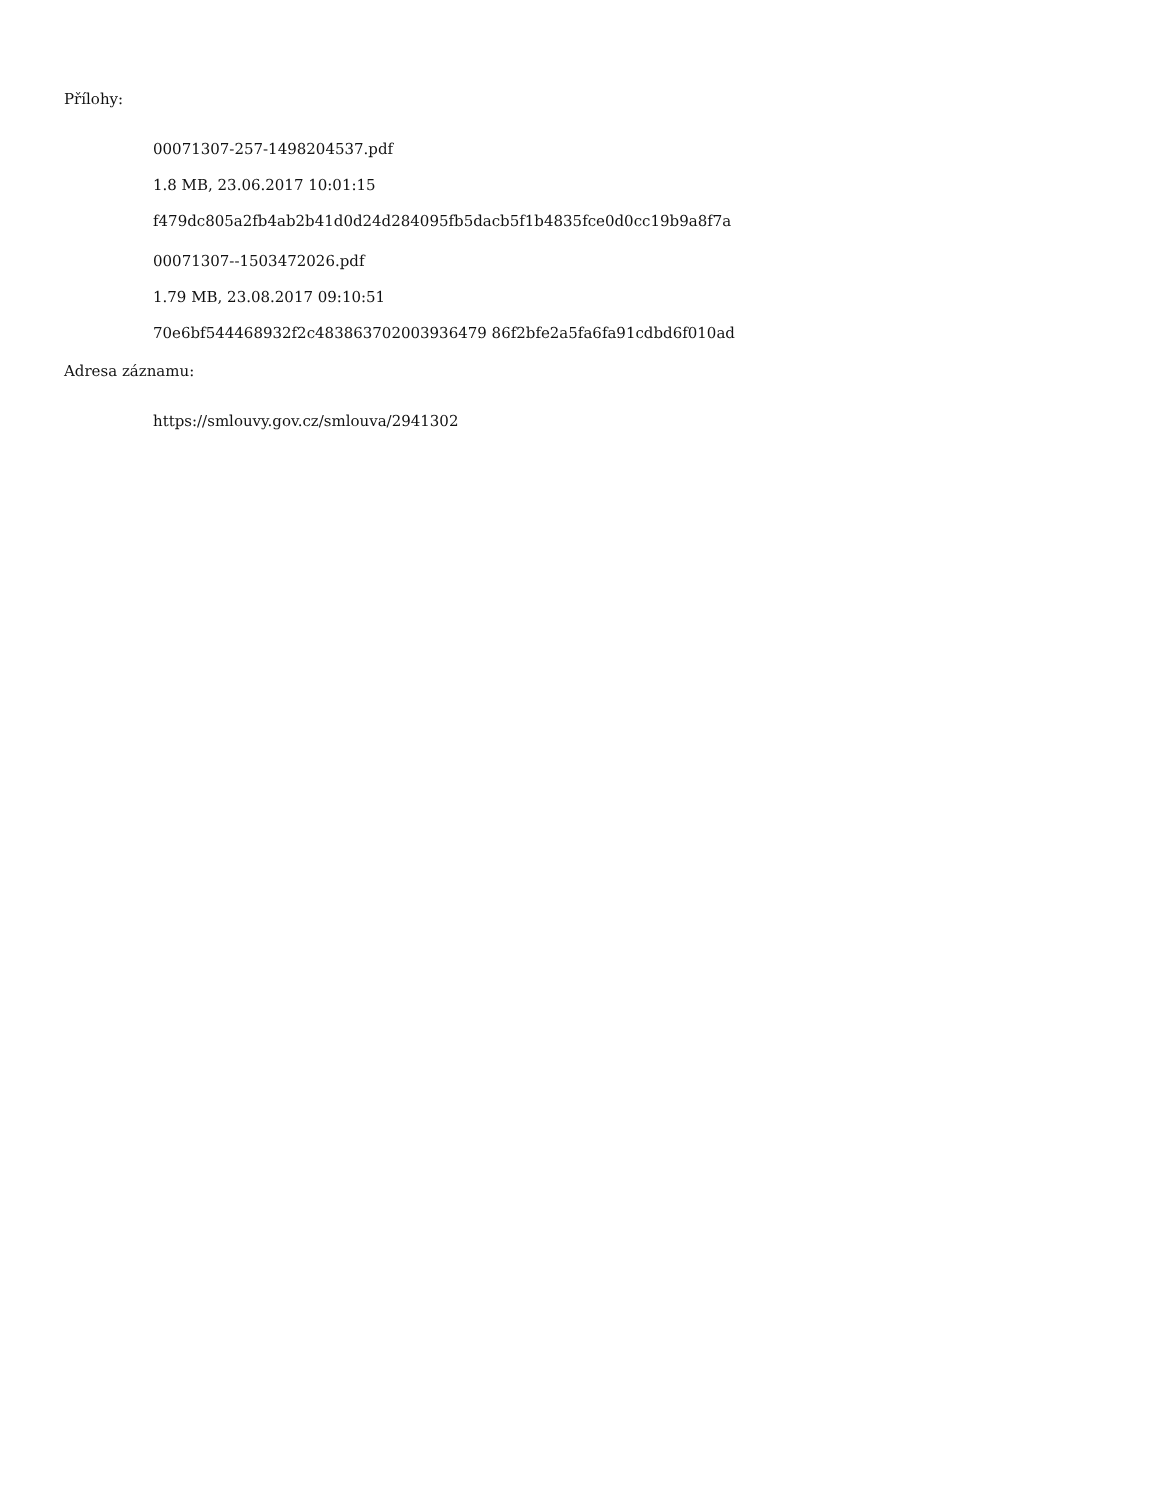Přílohy:
00071307-257-1498204537.pdf
1.8 MB, 23.06.2017 10:01:15
f479dc805a2fb4ab2b41d0d24d284095fb5dacb5f1b4835fce0d0cc19b9a8f7a
00071307--1503472026.pdf
1.79 MB, 23.08.2017 09:10:51
70e6bf544468932f2c483863702003936479 86f2bfe2a5fa6fa91cdbd6f010ad
Adresa záznamu:
https://smlouvy.gov.cz/smlouva/2941302